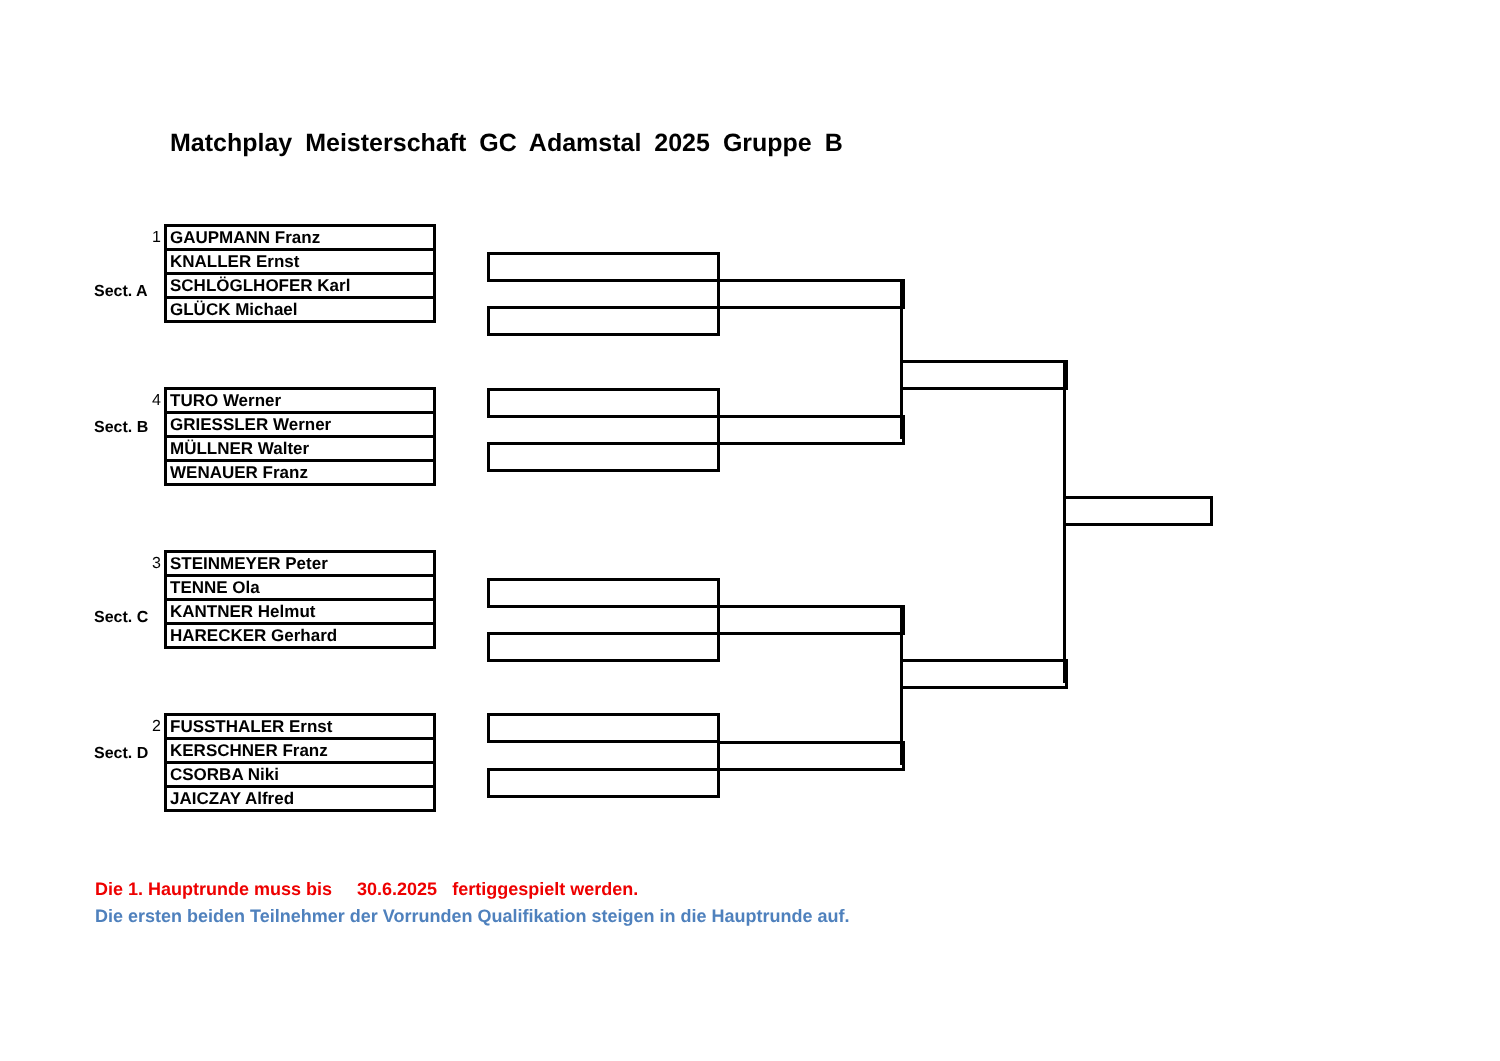Matchplay Meisterschaft GC Adamstal 2025 Gruppe B
1
Sect. A
| GAUPMANN Franz |
| KNALLER Ernst |
| SCHLÖGLHOFER Karl |
| GLÜCK Michael |
4
Sect. B
| TURO Werner |
| GRIESSLER Werner |
| MÜLLNER Walter |
| WENAUER Franz |
3
Sect. C
| STEINMEYER Peter |
| TENNE Ola |
| KANTNER Helmut |
| HARECKER Gerhard |
2
Sect. D
| FUSSTHALER Ernst |
| KERSCHNER Franz |
| CSORBA Niki |
| JAICZAY Alfred |
Die 1. Hauptrunde muss bis 30.6.2025 fertiggespielt werden.
Die ersten beiden Teilnehmer der Vorrunden Qualifikation steigen in die Hauptrunde auf.